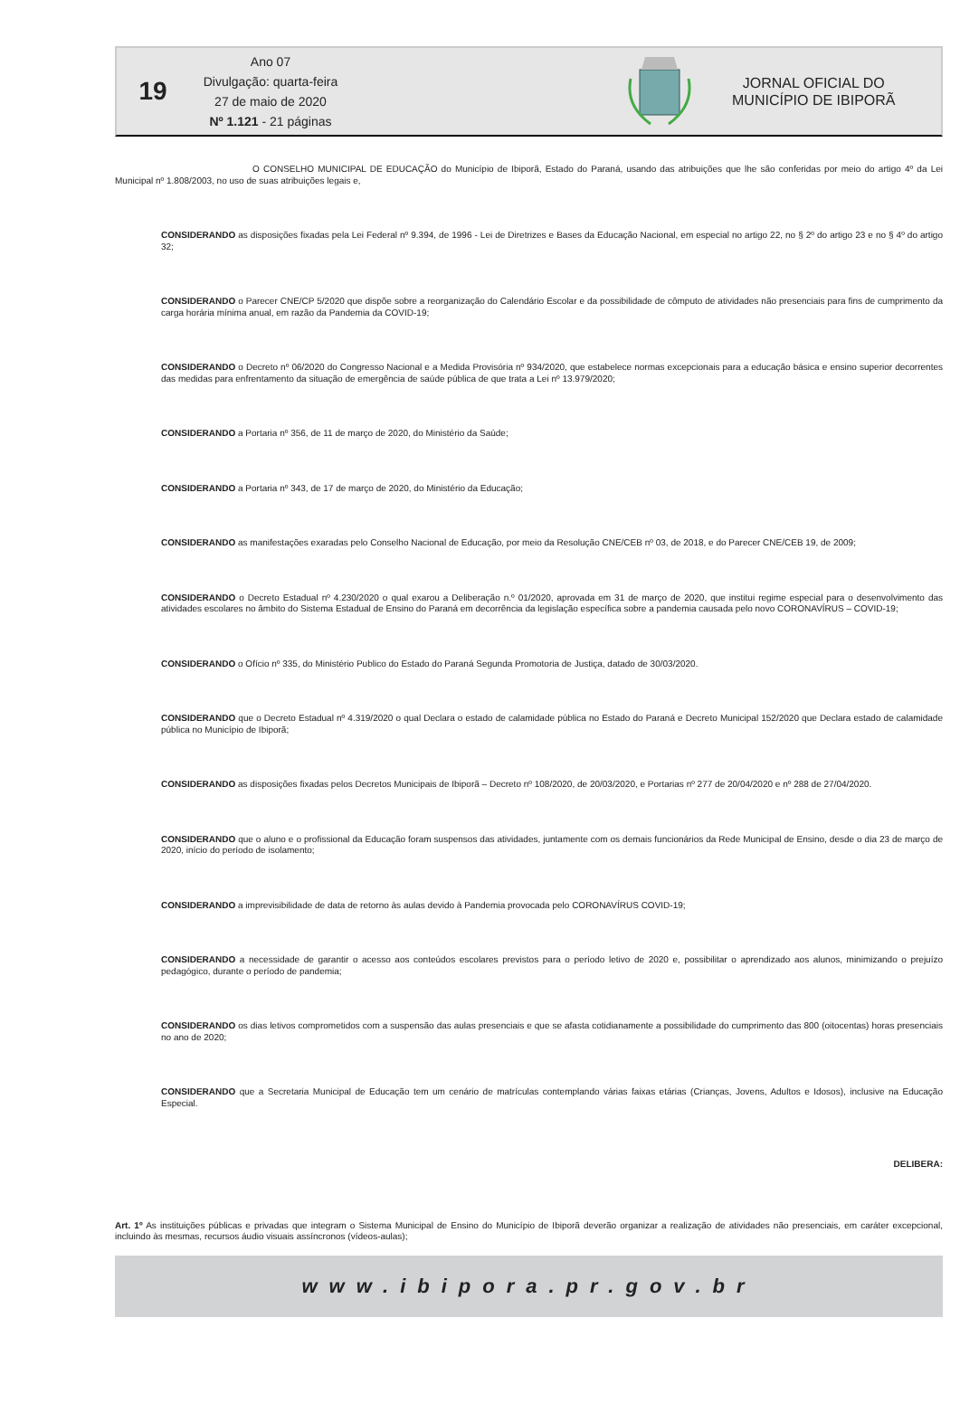19
Ano 07
Divulgação: quarta-feira
27 de maio de 2020
Nº 1.121 - 21 páginas
JORNAL OFICIAL DO
MUNICÍPIO DE IBIPORÃ
O CONSELHO MUNICIPAL DE EDUCAÇÃO do Município de Ibiporã, Estado do Paraná, usando das atribuições que lhe são conferidas por meio do artigo 4º da Lei Municipal nº 1.808/2003, no uso de suas atribuições legais e,
CONSIDERANDO as disposições fixadas pela Lei Federal nº 9.394, de 1996 - Lei de Diretrizes e Bases da Educação Nacional, em especial no artigo 22, no § 2º do artigo 23 e no § 4º do artigo 32;
CONSIDERANDO o Parecer CNE/CP 5/2020 que dispõe sobre a reorganização do Calendário Escolar e da possibilidade de cômputo de atividades não presenciais para fins de cumprimento da carga horária mínima anual, em razão da Pandemia da COVID-19;
CONSIDERANDO o Decreto nº 06/2020 do Congresso Nacional e a Medida Provisória nº 934/2020, que estabelece normas excepcionais para a educação básica e ensino superior decorrentes das medidas para enfrentamento da situação de emergência de saúde pública de que trata a Lei nº 13.979/2020;
CONSIDERANDO a Portaria nº 356, de 11 de março de 2020, do Ministério da Saúde;
CONSIDERANDO a Portaria nº 343, de 17 de março de 2020, do Ministério da Educação;
CONSIDERANDO as manifestações exaradas pelo Conselho Nacional de Educação, por meio da Resolução CNE/CEB nº 03, de 2018, e do Parecer CNE/CEB 19, de 2009;
CONSIDERANDO o Decreto Estadual nº 4.230/2020 o qual exarou a Deliberação n.º 01/2020, aprovada em 31 de março de 2020, que institui regime especial para o desenvolvimento das atividades escolares no âmbito do Sistema Estadual de Ensino do Paraná em decorrência da legislação específica sobre a pandemia causada pelo novo CORONAVÍRUS – COVID-19;
CONSIDERANDO o Ofício nº 335, do Ministério Publico do Estado do Paraná Segunda Promotoria de Justiça, datado de 30/03/2020.
CONSIDERANDO que o Decreto Estadual nº 4.319/2020 o qual Declara o estado de calamidade pública no Estado do Paraná e Decreto Municipal 152/2020 que Declara estado de calamidade pública no Município de Ibiporã;
CONSIDERANDO as disposições fixadas pelos Decretos Municipais de Ibiporã – Decreto nº 108/2020, de 20/03/2020, e Portarias nº 277 de 20/04/2020 e nº 288 de 27/04/2020.
CONSIDERANDO que o aluno e o profissional da Educação foram suspensos das atividades, juntamente com os demais funcionários da Rede Municipal de Ensino, desde o dia 23 de março de 2020, início do período de isolamento;
CONSIDERANDO a imprevisibilidade de data de retorno às aulas devido à Pandemia provocada pelo CORONAVÍRUS COVID-19;
CONSIDERANDO a necessidade de garantir o acesso aos conteúdos escolares previstos para o período letivo de 2020 e, possibilitar o aprendizado aos alunos, minimizando o prejuízo pedagógico, durante o período de pandemia;
CONSIDERANDO os dias letivos comprometidos com a suspensão das aulas presenciais e que se afasta cotidianamente a possibilidade do cumprimento das 800 (oitocentas) horas presenciais no ano de 2020;
CONSIDERANDO que a Secretaria Municipal de Educação tem um cenário de matrículas contemplando várias faixas etárias (Crianças, Jovens, Adultos e Idosos), inclusive na Educação Especial.
DELIBERA:
Art. 1º As instituições públicas e privadas que integram o Sistema Municipal de Ensino do Município de Ibiporã deverão organizar a realização de atividades não presenciais, em caráter excepcional, incluindo às mesmas, recursos áudio visuais assíncronos (vídeos-aulas);
www.ibipora.pr.gov.br